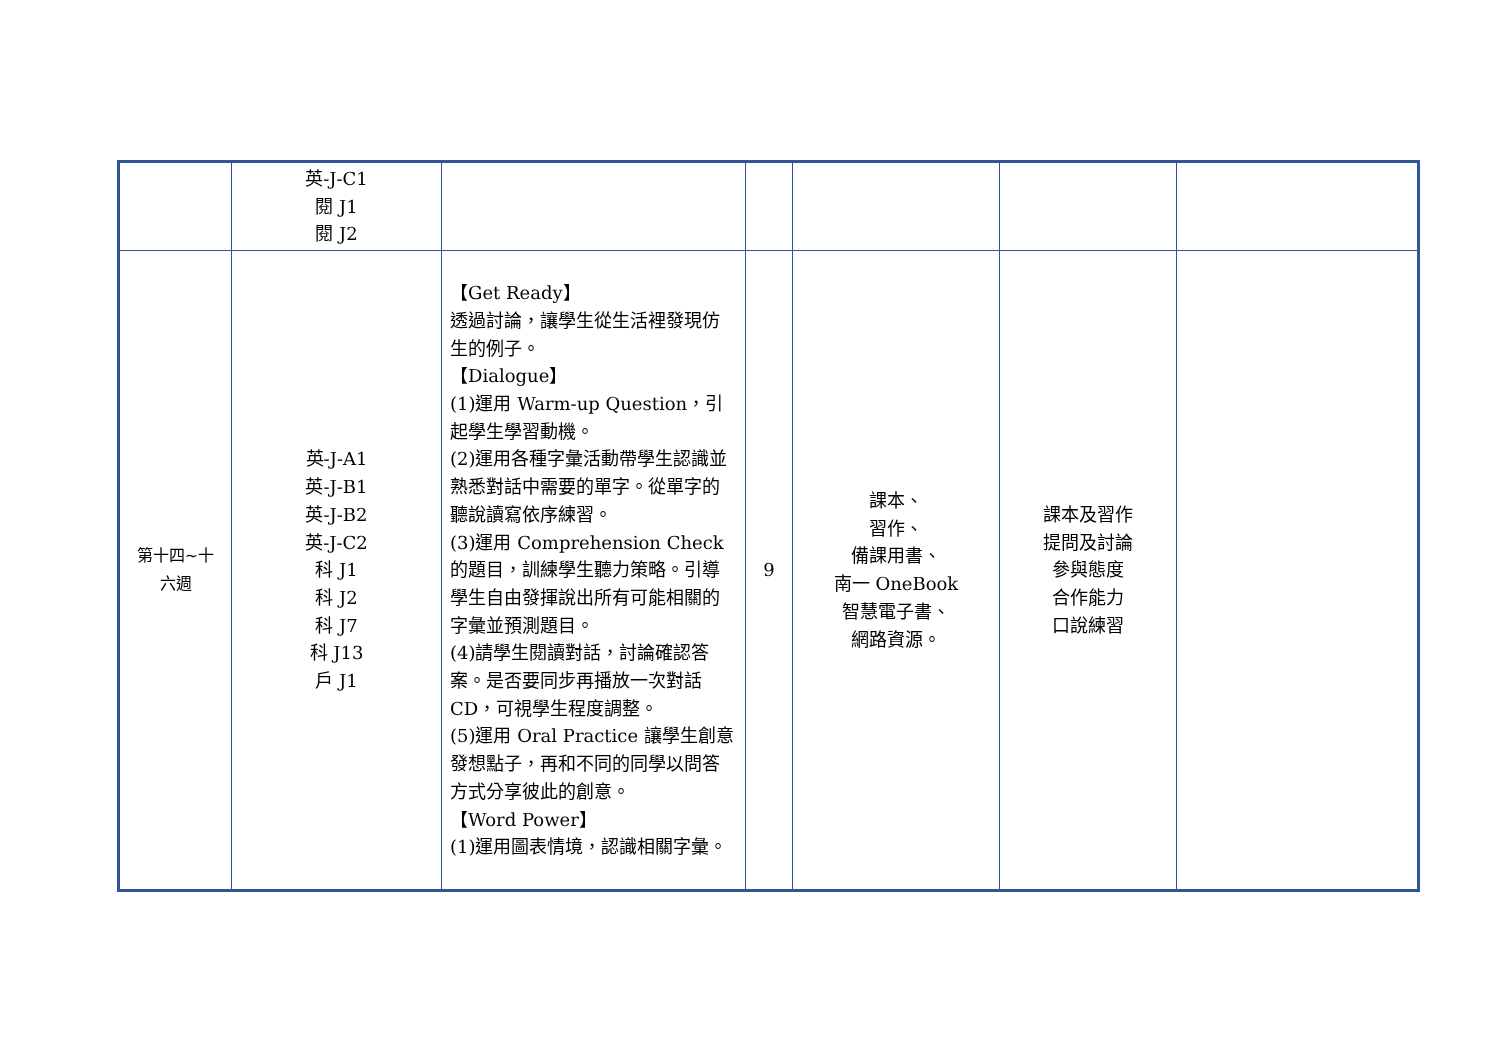| | 英-J-C1 閱 J1 閱 J2 | | | | | |
| 第十四~十 六週 | 英-J-A1 英-J-B1 英-J-B2 英-J-C2 科 J1 科 J2 科 J7 科 J13 戶 J1 | 【Get Ready】 透過討論，讓學生從生活裡發現仿生的例子。 【Dialogue】 (1)運用 Warm-up Question，引起學生學習動機。 (2)運用各種字彙活動帶學生認識並熟悉對話中需要的單字。從單字的聽說讀寫依序練習。 (3)運用 Comprehension Check 的題目，訓練學生聽力策略。引導學生自由發揮說出所有可能相關的字彙並預測題目。 (4)請學生閱讀對話，討論確認答案。是否要同步再播放一次對話 CD，可視學生程度調整。 (5)運用 Oral Practice 讓學生創意發想點子，再和不同的同學以問答方式分享彼此的創意。 【Word Power】 (1)運用圖表情境，認識相關字彙。 | 9 | 課本、 習作、 備課用書、 南一 OneBook 智慧電子書、 網路資源。 | 課本及習作 提問及討論 參與態度 合作能力 口說練習 | |